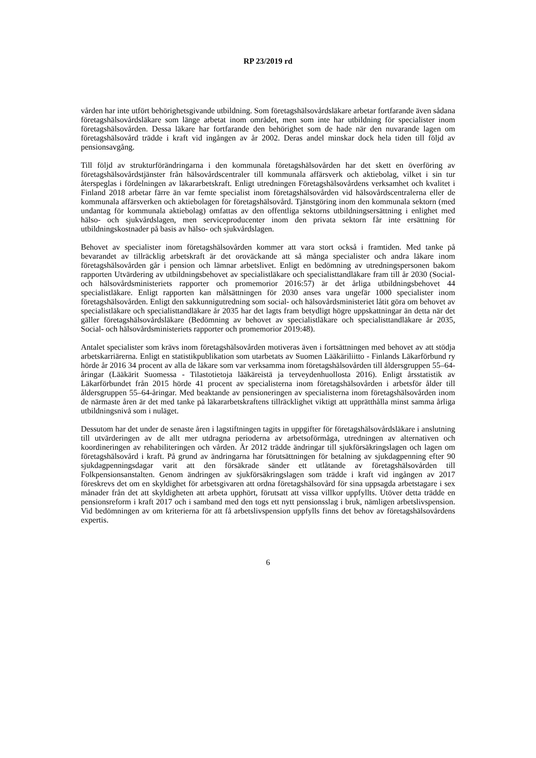RP 23/2019 rd
vården har inte utfört behörighetsgivande utbildning. Som företagshälsovårdsläkare arbetar fortfarande även sådana företagshälsovårdsläkare som länge arbetat inom området, men som inte har utbildning för specialister inom företagshälsovården. Dessa läkare har fortfarande den behörighet som de hade när den nuvarande lagen om företagshälsovård trädde i kraft vid ingången av år 2002. Deras andel minskar dock hela tiden till följd av pensionsavgång.
Till följd av strukturförändringarna i den kommunala företagshälsovården har det skett en överföring av företagshälsovårdstjänster från hälsovårdscentraler till kommunala affärsverk och aktiebolag, vilket i sin tur återspeglas i fördelningen av läkararbetskraft. Enligt utredningen Företagshälsovårdens verksamhet och kvalitet i Finland 2018 arbetar färre än var femte specialist inom företagshälsovården vid hälsovårdscentralerna eller de kommunala affärsverken och aktiebolagen för företagshälsovård. Tjänstgöring inom den kommunala sektorn (med undantag för kommunala aktiebolag) omfattas av den offentliga sektorns utbildningsersättning i enlighet med hälso- och sjukvårdslagen, men serviceproducenter inom den privata sektorn får inte ersättning för utbildningskostnader på basis av hälso- och sjukvårdslagen.
Behovet av specialister inom företagshälsovården kommer att vara stort också i framtiden. Med tanke på bevarandet av tillräcklig arbetskraft är det oroväckande att så många specialister och andra läkare inom företagshälsovården går i pension och lämnar arbetslivet. Enligt en bedömning av utredningspersonen bakom rapporten Utvärdering av utbildningsbehovet av specialistläkare och specialisttandläkare fram till år 2030 (Social- och hälsovårdsministeriets rapporter och promemorior 2016:57) är det årliga utbildningsbehovet 44 specialistläkare. Enligt rapporten kan målsättningen för 2030 anses vara ungefär 1000 specialister inom företagshälsovården. Enligt den sakkunnigutredning som social- och hälsovårdsministeriet låtit göra om behovet av specialistläkare och specialisttandläkare år 2035 har det lagts fram betydligt högre uppskattningar än detta när det gäller företagshälsovårdsläkare (Bedömning av behovet av specialistläkare och specialisttandläkare år 2035, Social- och hälsovårdsministeriets rapporter och promemorior 2019:48).
Antalet specialister som krävs inom företagshälsovården motiveras även i fortsättningen med behovet av att stödja arbetskarriärerna. Enligt en statistikpublikation som utarbetats av Suomen Lääkäriliitto - Finlands Läkarförbund ry hörde år 2016 34 procent av alla de läkare som var verksamma inom företagshälsovården till åldersgruppen 55–64-åringar (Lääkärit Suomessa - Tilastotietoja lääkäreistä ja terveydenhuollosta 2016). Enligt årsstatistik av Läkarförbundet från 2015 hörde 41 procent av specialisterna inom företagshälsovården i arbetsför ålder till åldersgruppen 55–64-åringar. Med beaktande av pensioneringen av specialisterna inom företagshälsovården inom de närmaste åren är det med tanke på läkararbetskraftens tillräcklighet viktigt att upprätthålla minst samma årliga utbildningsnivå som i nuläget.
Dessutom har det under de senaste åren i lagstiftningen tagits in uppgifter för företagshälsovårdsläkare i anslutning till utvärderingen av de allt mer utdragna perioderna av arbetsoförmåga, utredningen av alternativen och koordineringen av rehabiliteringen och vården. År 2012 trädde ändringar till sjukförsäkringslagen och lagen om företagshälsovård i kraft. På grund av ändringarna har förutsättningen för betalning av sjukdagpenning efter 90 sjukdagpenningsdagar varit att den försäkrade sänder ett utlåtande av företagshälsovården till Folkpensionsanstalten. Genom ändringen av sjukförsäkringslagen som trädde i kraft vid ingången av 2017 föreskrevs det om en skyldighet för arbetsgivaren att ordna företagshälsovård för sina uppsagda arbetstagare i sex månader från det att skyldigheten att arbeta upphört, förutsatt att vissa villkor uppfyllts. Utöver detta trädde en pensionsreform i kraft 2017 och i samband med den togs ett nytt pensionsslag i bruk, nämligen arbetslivspension. Vid bedömningen av om kriterierna för att få arbetslivspension uppfylls finns det behov av företagshälsovårdens expertis.
6